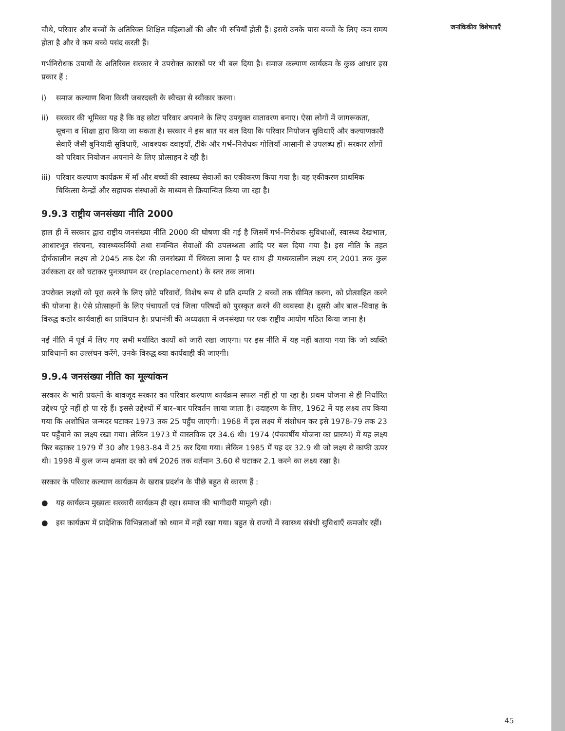चौथे, परिवार और बच्चों के अतिरिक्त शिक्षित महिलाओं की और भी रुचियाँ होती हैं। इससे उनके पास बच्चों के लिए कम समय होता है और वे कम बच्चे पसंद करती हैं।
गर्भनिरोधक उपायों के अतिरिक्त सरकार ने उपरोक्त कारकों पर भी बल दिया है। समाज कल्याण कार्यक्रम के कुछ आधार इस प्रकार हैं :
i) समाज कल्याण बिना किसी जबरदस्ती के स्वैच्छा से स्वीकार करना।
ii) सरकार की भूमिका यह है कि वह छोटा परिवार अपनाने के लिए उपयुक्त वातावरण बनाए। ऐसा लोगों में जागरूकता, सूचना व शिक्षा द्वारा किया जा सकता है। सरकार ने इस बात पर बल दिया कि परिवार नियोजन सुविधाएँ और कल्याणकारी सेवाएँ जैसी बुनियादी सुविधाएँ, आवश्यक दवाइयाँ, टीके और गर्भ–निरोधक गोलियाँ आसानी से उपलब्ध हों। सरकार लोगों को परिवार नियोजन अपनाने के लिए प्रोत्साहन दे रही है।
iii) परिवार कल्याण कार्यक्रम में माँ और बच्चों की स्वास्थ्य सेवाओं का एकीकरण किया गया है। यह एकीकरण प्राथमिक चिकित्सा केन्द्रों और सहायक संस्थाओं के माध्यम से क्रियान्वित किया जा रहा है।
9.9.3 राष्ट्रीय जनसंख्या नीति 2000
हाल ही में सरकार द्वारा राष्ट्रीय जनसंख्या नीति 2000 की घोषणा की गई है जिसमें गर्भ–निरोधक सुविधाओं, स्वास्थ्य देखभाल, आधारभूत संरचना, स्वास्थ्यकर्मियों तथा समन्वित सेवाओं की उपलब्धता आदि पर बल दिया गया है। इस नीति के तहत दीर्घकालीन लक्ष्य तो 2045 तक देश की जनसंख्या में स्थिरता लाना है पर साथ ही मध्यकालीन लक्ष्य सन् 2001 तक कुल उर्वरकता दर को घटाकर पुनःस्थापन दर (replacement) के स्तर तक लाना।
उपरोक्त लक्ष्यों को पूरा करने के लिए छोटे परिवारों, विशेष रूप से प्रति दम्पति 2 बच्चों तक सीमित करना, को प्रोत्साहित करने की योजना है। ऐसे प्रोत्साहनों के लिए पंचायतों एवं जिला परिषदों को पुरस्कृत करने की व्यवस्था है। दूसरी ओर बाल–विवाह के विरुद्ध कठोर कार्यवाही का प्राविधान है। प्रधानंत्री की अध्यक्षता में जनसंख्या पर एक राष्ट्रीय आयोग गठित किया जाना है।
नई नीति में पूर्व में लिए गए सभी मर्यादित कार्यों को जारी रखा जाएगा। पर इस नीति में यह नहीं बताया गया कि जो व्यक्ति प्राविधानों का उल्लंघन करेंगे, उनके विरुद्ध क्या कार्यवाही की जाएगी।
9.9.4 जनसंख्या नीति का मूल्यांकन
सरकार के भारी प्रयत्नों के बावजूद सरकार का परिवार कल्याण कार्यक्रम सफल नहीं हो पा रहा है। प्रथम योजना से ही निर्धारित उद्देश्य पूरे नहीं हो पा रहे हैं। इससे उद्देश्यों में बार–बार परिवर्तन लाया जाता है। उदाहरण के लिए, 1962 में यह लक्ष्य तय किया गया कि अशोधित जन्मदर घटाकर 1973 तक 25 पहुँच जाएगी। 1968 में इस लक्ष्य में संशोधन कर इसे 1978-79 तक 23 पर पहुँचाने का लक्ष्य रखा गया। लेकिन 1973 में वास्तविक दर 34.6 थी। 1974 (पंचवर्षीय योजना का प्रारम्भ) में यह लक्ष्य फिर बढ़ाकर 1979 में 30 और 1983-84 में 25 कर दिया गया। लेकिन 1985 में यह दर 32.9 थी जो लक्ष्य से काफी ऊपर थी। 1998 में कुल जन्म क्षमता दर को वर्ष 2026 तक वर्तमान 3.60 से घटाकर 2.1 करने का लक्ष्य रखा है।
सरकार के परिवार कल्याण कार्यक्रम के खराब प्रदर्शन के पीछे बहुत से कारण हैं :
● यह कार्यक्रम मुख्यतः सरकारी कार्यक्रम ही रहा। समाज की भागीदारी मामूली रही।
● इस कार्यक्रम में प्रादेशिक विभिन्नताओं को ध्यान में नहीं रखा गया। बहुत से राज्यों में स्वास्थ्य संबंधी सुविधाएँ कमजोर रहीं।
जनांकिकीय विशेषताएँ
45